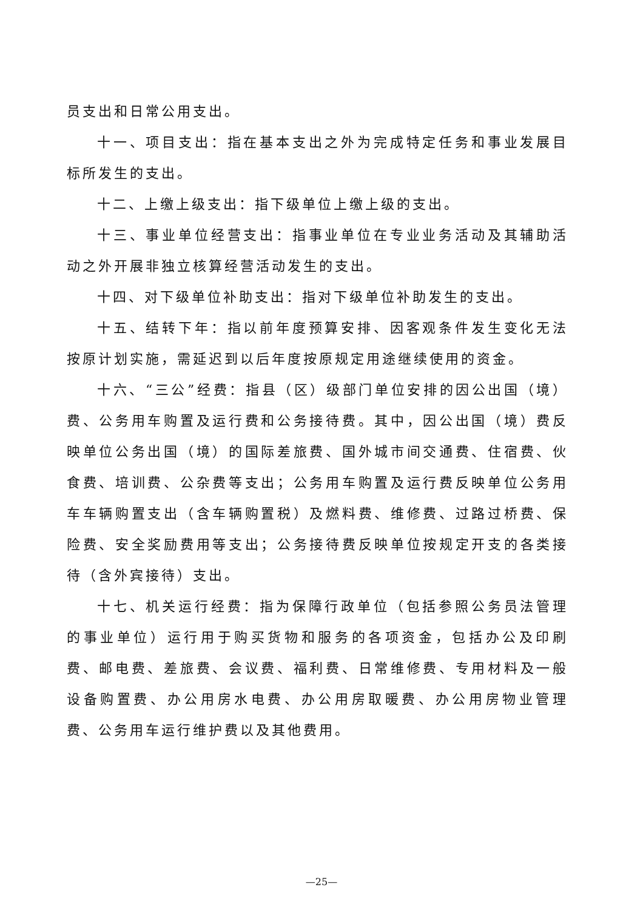员支出和日常公用支出。
十一、项目支出：指在基本支出之外为完成特定任务和事业发展目标所发生的支出。
十二、上缴上级支出：指下级单位上缴上级的支出。
十三、事业单位经营支出：指事业单位在专业业务活动及其辅助活动之外开展非独立核算经营活动发生的支出。
十四、对下级单位补助支出：指对下级单位补助发生的支出。
十五、结转下年：指以前年度预算安排、因客观条件发生变化无法按原计划实施，需延迟到以后年度按原规定用途继续使用的资金。
十六、“三公”经费：指县（区）级部门单位安排的因公出国（境）费、公务用车购置及运行费和公务接待费。其中，因公出国（境）费反映单位公务出国（境）的国际差旅费、国外城市间交通费、住宿费、伙食费、培训费、公杂费等支出；公务用车购置及运行费反映单位公务用车车辆购置支出（含车辆购置税）及燃料费、维修费、过路过桥费、保险费、安全奖励费用等支出；公务接待费反映单位按规定开支的各类接待（含外宾接待）支出。
十七、机关运行经费：指为保障行政单位（包括参照公务员法管理的事业单位）运行用于购买货物和服务的各项资金，包括办公及印刷费、邮电费、差旅费、会议费、福利费、日常维修费、专用材料及一般设备购置费、办公用房水电费、办公用房取暖费、办公用房物业管理费、公务用车运行维护费以及其他费用。
—25—